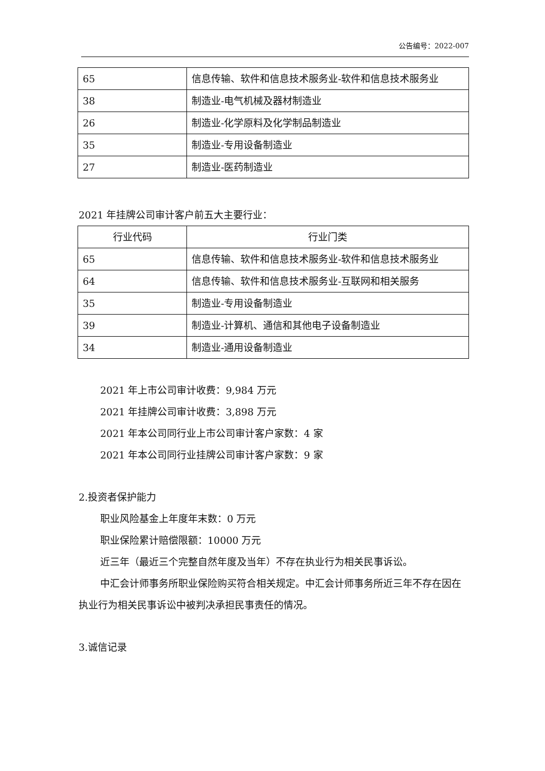公告编号：2022-007
| 65 | 信息传输、软件和信息技术服务业-软件和信息技术服务业 |
| 38 | 制造业-电气机械及器材制造业 |
| 26 | 制造业-化学原料及化学制品制造业 |
| 35 | 制造业-专用设备制造业 |
| 27 | 制造业-医药制造业 |
2021 年挂牌公司审计客户前五大主要行业：
| 行业代码 | 行业门类 |
| --- | --- |
| 65 | 信息传输、软件和信息技术服务业-软件和信息技术服务业 |
| 64 | 信息传输、软件和信息技术服务业-互联网和相关服务 |
| 35 | 制造业-专用设备制造业 |
| 39 | 制造业-计算机、通信和其他电子设备制造业 |
| 34 | 制造业-通用设备制造业 |
2021 年上市公司审计收费：9,984 万元
2021 年挂牌公司审计收费：3,898 万元
2021 年本公司同行业上市公司审计客户家数：4 家
2021 年本公司同行业挂牌公司审计客户家数：9 家
2.投资者保护能力
职业风险基金上年度年末数：0 万元
职业保险累计赔偿限额：10000 万元
近三年（最近三个完整自然年度及当年）不存在执业行为相关民事诉讼。
中汇会计师事务所职业保险购买符合相关规定。中汇会计师事务所近三年不存在因在执业行为相关民事诉讼中被判决承担民事责任的情况。
3.诚信记录